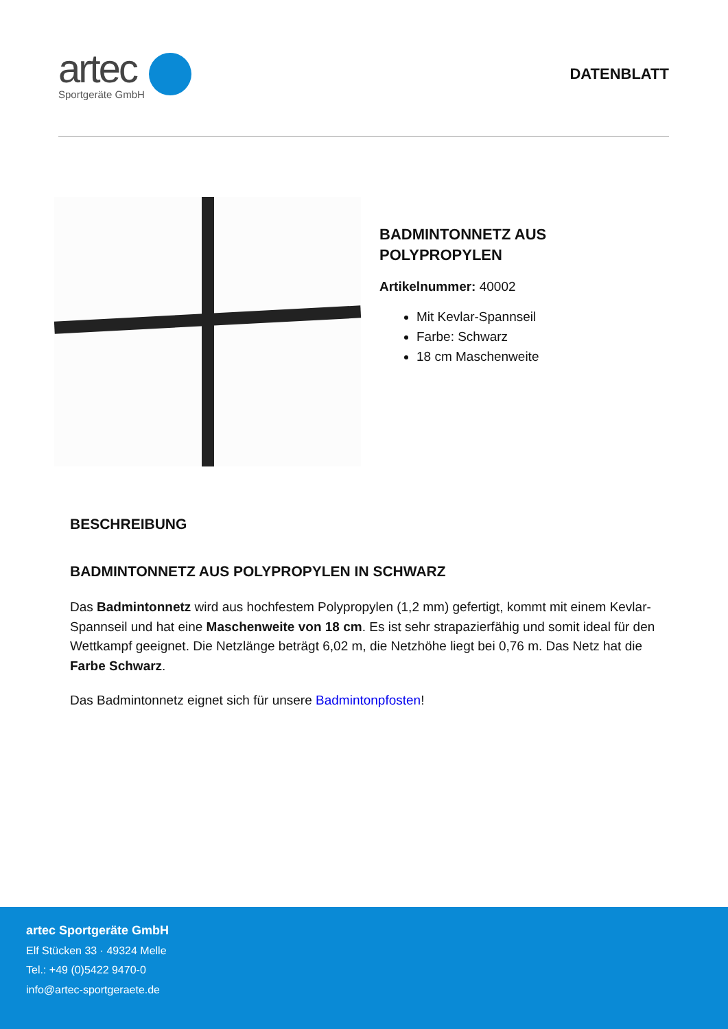artec
Sportgeräte GmbH
DATENBLATT
BADMINTONNETZ AUS
POLYPROPYLEN
Artikelnummer: 40002
Mit Kevlar-Spannseil
Farbe: Schwarz
18 cm Maschenweite
BESCHREIBUNG
BADMINTONNETZ AUS POLYPROPYLEN IN SCHWARZ
Das Badmintonnetz wird aus hochfestem Polypropylen (1,2 mm) gefertigt, kommt mit einem Kevlar-Spannseil und hat eine Maschenweite von 18 cm. Es ist sehr strapazierfähig und somit ideal für den Wettkampf geeignet. Die Netzlänge beträgt 6,02 m, die Netzhöhe liegt bei 0,76 m. Das Netz hat die Farbe Schwarz.
Das Badmintonnetz eignet sich für unsere Badmintonpfosten!
artec Sportgeräte GmbH
Elf Stücken 33 · 49324 Melle
Tel.: +49 (0)5422 9470-0
info@artec-sportgeraete.de